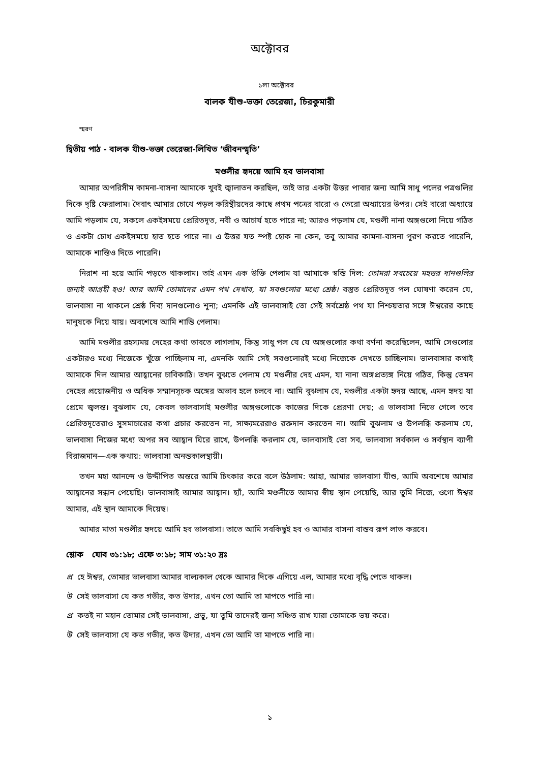অক্টোবর
১লা অক্টোবর
বালক যীশু-ভক্তা তেরেজা, চিরকুমারী
স্মরণ
দ্বিতীয় পাঠ - বালক যীশু-ভক্তা তেরেজা-লিখিত ‘জীবনস্মৃতি’
মণ্ডলীর হৃদয়ে আমি হব ভালবাসা
আমার অপরিসীম কামনা-বাসনা আমাকে খুবই জ্বালাতন করছিল, তাই তার একটা উত্তর পাবার জন্য আমি সাধু পলের পত্রগুলির দিকে দৃষ্টি ফেরালাম। দৈবাৎ আমার চোখে পড়ল করিন্থীয়দের কাছে প্রথম পত্রের বারো ও তেরো অধ্যায়ের উপর। সেই বারো অধ্যায়ে আমি পড়লাম যে, সকলে একইসময়ে প্রেরিতদূত, নবী ও আচার্য হতে পারে না; আরও পড়লাম যে, মণ্ডলী নানা অঙ্গগুলো নিয়ে গঠিত ও একটা চোখ একইসময়ে হাত হতে পারে না। এ উত্তর যত স্পষ্ট হোক না কেন, তবু আমার কামনা-বাসনা পূরণ করতে পারেনি, আমাকে শান্তিও দিতে পারেনি।
নিরাশ না হয়ে আমি পড়তে থাকলাম। তাই এমন এক উক্তি পেলাম যা আমাকে স্বস্তি দিল: তোমরা সবচেয়ে মহত্তর দানগুলির জন্যই আগ্রহী হও! আর আমি তোমাদের এমন পথ দেখাব, যা সবগুলোর মধ্যে শ্রেষ্ঠ। বস্তুত প্রেরিতদূত পল ঘোষণা করেন যে, ভালবাসা না থাকলে শ্রেষ্ঠ দিব্য দানগুলোও শূন্য; এমনকি এই ভালবাসাই তো সেই সর্বশ্রেষ্ঠ পথ যা নিশ্চয়তার সঙ্গে ঈশ্বরের কাছে মানুষকে নিয়ে যায়। অবশেষে আমি শান্তি পেলাম।
আমি মণ্ডলীর রহস্যময় দেহের কথা ভাবতে লাগলাম, কিন্তু সাধু পল যে যে অঙ্গগুলোর কথা বর্ণনা করেছিলেন, আমি সেগুলোর একটারও মধ্যে নিজেকে খুঁজে পাচ্ছিলাম না, এমনকি আমি সেই সবগুলোরই মধ্যে নিজেকে দেখতে চাচ্ছিলাম। ভালবাসার কথাই আমাকে দিল আমার আহ্বানের চাবিকাঠি। তখন বুঝতে পেলাম যে মণ্ডলীর দেহ এমন, যা নানা অঙ্গপ্রত্যঙ্গ নিয়ে গঠিত, কিন্তু তেমন দেহের প্রয়োজনীয় ও অধিক সম্মানসূচক অঙ্গের অভাব হলে চলবে না। আমি বুঝলাম যে, মণ্ডলীর একটা হৃদয় আছে, এমন হৃদয় যা প্রেমে জ্বলন্ত। বুঝলাম যে, কেবল ভালবাসাই মণ্ডলীর অঙ্গগুলোকে কাজের দিকে প্রেরণা দেয়; এ ভালবাসা নিভে গেলে তবে প্রেরিতদূতেরাও সুসমাচারের কথা প্রচার করতেন না, সাক্ষ্যমরেরাও রক্তদান করতেন না। আমি বুঝলাম ও উপলব্ধি করলাম যে, ভালবাসা নিজের মধ্যে অপর সব আহ্বান ঘিরে রাখে, উপলব্ধি করলাম যে, ভালবাসাই তো সব, ভালবাসা সর্বকাল ও সর্বস্থান ব্যাপী বিরাজমান—এক কথায়: ভালবাসা অনন্তকালস্থায়ী।
তখন মহা আনন্দে ও উদ্দীপিত অন্তরে আমি চিৎকার করে বলে উঠলাম: আহা, আমার ভালবাসা যীশু, আমি অবশেষে আমার আহ্বানের সন্ধান পেয়েছি। ভালবাসাই আমার আহ্বান। হ্যাঁ, আমি মণ্ডলীতে আমার স্বীয় স্থান পেয়েছি, আর তুমি নিজে, ওগো ঈশ্বর আমার, এই স্থান আমাকে দিয়েছ।
আমার মাতা মণ্ডলীর হৃদয়ে আমি হব ভালবাসা। তাতে আমি সবকিছুই হব ও আমার বাসনা বাস্তব রূপ লাভ করবে।
শ্লোক যোব ৩১:১৮; এফে ৩:১৮; সাম ৩১:২০ দ্রঃ
প্র হে ঈশ্বর, তোমার ভালবাসা আমার বাল্যকাল থেকে আমার দিকে এগিয়ে এল, আমার মধ্যে বৃদ্ধি পেতে থাকল।
উ সেই ভালবাসা যে কত গভীর, কত উদার, এখন তো আমি তা মাপতে পারি না।
প্র কতই না মহান তোমার সেই ভালবাসা, প্রভু, যা তুমি তাদেরই জন্য সঞ্চিত রাখ যারা তোমাকে ভয় করে।
উ সেই ভালবাসা যে কত গভীর, কত উদার, এখন তো আমি তা মাপতে পারি না।
১